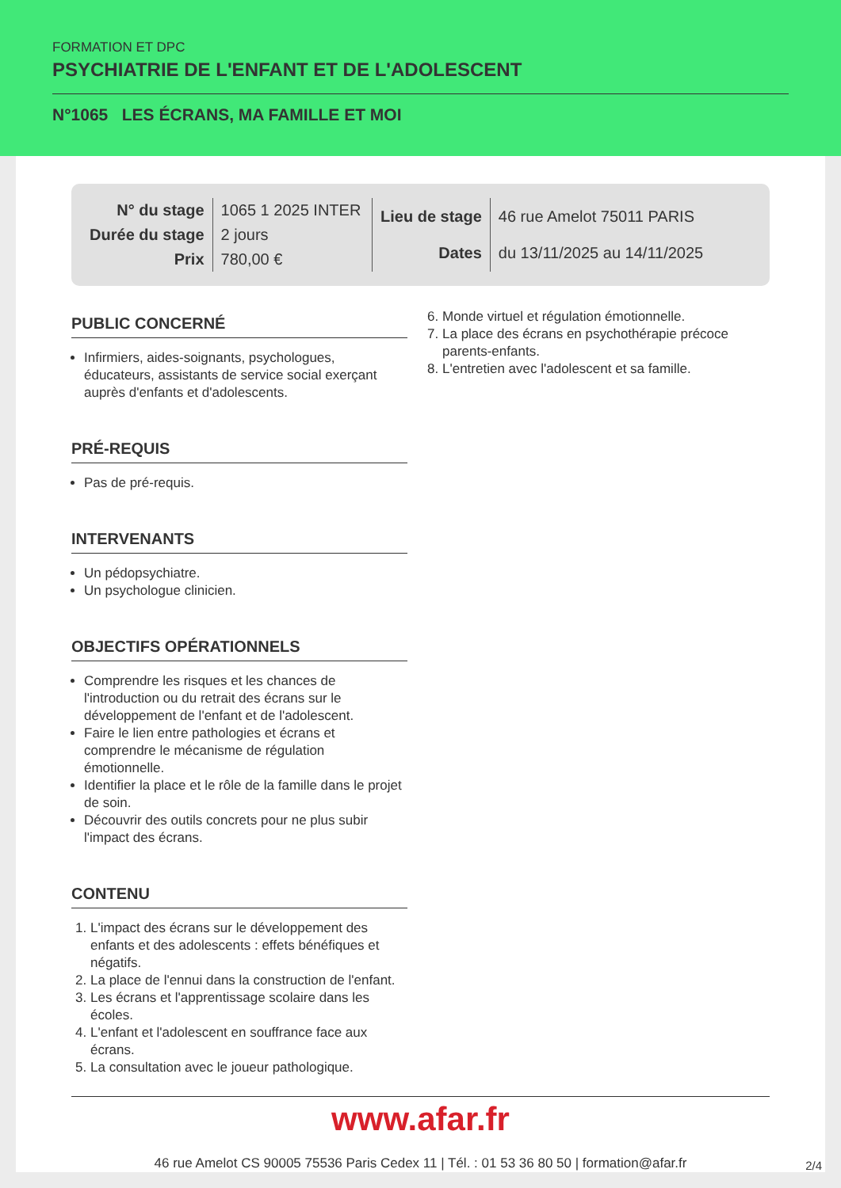FORMATION ET DPC
PSYCHIATRIE DE L'ENFANT ET DE L'ADOLESCENT
N°1065 LES ÉCRANS, MA FAMILLE ET MOI
| N° du stage | 1065 1 2025 INTER |
| Durée du stage | 2 jours |
| Prix | 780,00 € |
| Lieu de stage | 46 rue Amelot 75011 PARIS |
| Dates | du 13/11/2025 au 14/11/2025 |
PUBLIC CONCERNÉ
Infirmiers, aides-soignants, psychologues, éducateurs, assistants de service social exerçant auprès d'enfants et d'adolescents.
PRÉ-REQUIS
Pas de pré-requis.
INTERVENANTS
Un pédopsychiatre.
Un psychologue clinicien.
OBJECTIFS OPÉRATIONNELS
Comprendre les risques et les chances de l'introduction ou du retrait des écrans sur le développement de l'enfant et de l'adolescent.
Faire le lien entre pathologies et écrans et comprendre le mécanisme de régulation émotionnelle.
Identifier la place et le rôle de la famille dans le projet de soin.
Découvrir des outils concrets pour ne plus subir l'impact des écrans.
CONTENU
1. L'impact des écrans sur le développement des enfants et des adolescents : effets bénéfiques et négatifs.
2. La place de l'ennui dans la construction de l'enfant.
3. Les écrans et l'apprentissage scolaire dans les écoles.
4. L'enfant et l'adolescent en souffrance face aux écrans.
5. La consultation avec le joueur pathologique.
6. Monde virtuel et régulation émotionnelle.
7. La place des écrans en psychothérapie précoce parents-enfants.
8. L'entretien avec l'adolescent et sa famille.
www.afar.fr
46 rue Amelot CS 90005 75536 Paris Cedex 11 | Tél. : 01 53 36 80 50 | formation@afar.fr
2/4